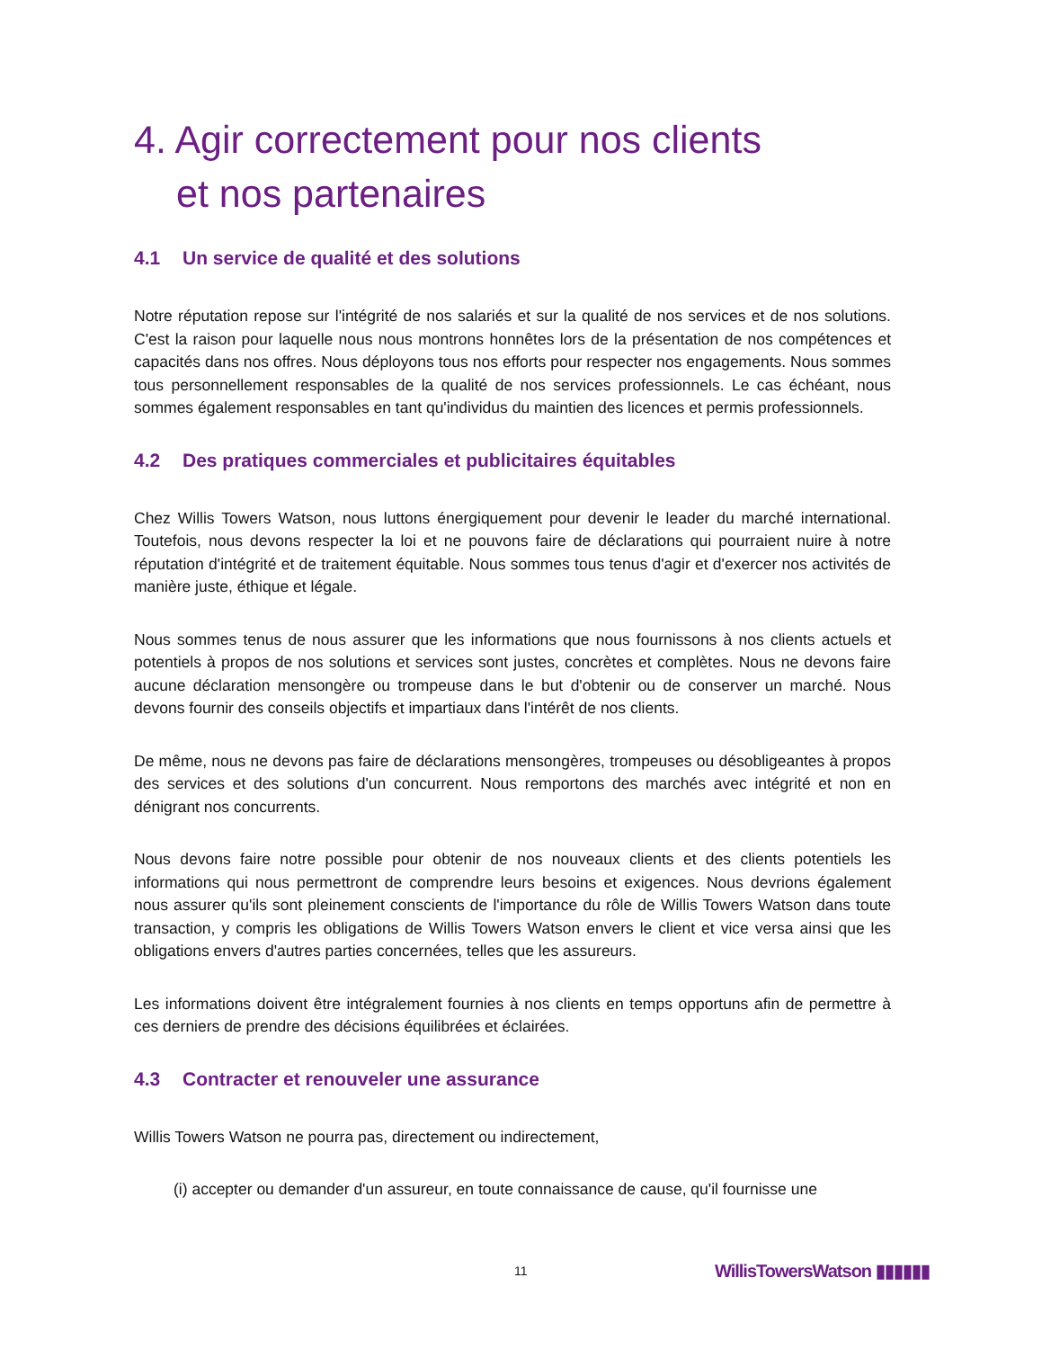4. Agir correctement pour nos clients
et nos partenaires
4.1 Un service de qualité et des solutions
Notre réputation repose sur l'intégrité de nos salariés et sur la qualité de nos services et de nos solutions. C'est la raison pour laquelle nous nous montrons honnêtes lors de la présentation de nos compétences et capacités dans nos offres. Nous déployons tous nos efforts pour respecter nos engagements. Nous sommes tous personnellement responsables de la qualité de nos services professionnels. Le cas échéant, nous sommes également responsables en tant qu'individus du maintien des licences et permis professionnels.
4.2 Des pratiques commerciales et publicitaires équitables
Chez Willis Towers Watson, nous luttons énergiquement pour devenir le leader du marché international. Toutefois, nous devons respecter la loi et ne pouvons faire de déclarations qui pourraient nuire à notre réputation d'intégrité et de traitement équitable. Nous sommes tous tenus d'agir et d'exercer nos activités de manière juste, éthique et légale.
Nous sommes tenus de nous assurer que les informations que nous fournissons à nos clients actuels et potentiels à propos de nos solutions et services sont justes, concrètes et complètes. Nous ne devons faire aucune déclaration mensongère ou trompeuse dans le but d'obtenir ou de conserver un marché. Nous devons fournir des conseils objectifs et impartiaux dans l'intérêt de nos clients.
De même, nous ne devons pas faire de déclarations mensongères, trompeuses ou désobligeantes à propos des services et des solutions d'un concurrent. Nous remportons des marchés avec intégrité et non en dénigrant nos concurrents.
Nous devons faire notre possible pour obtenir de nos nouveaux clients et des clients potentiels les informations qui nous permettront de comprendre leurs besoins et exigences. Nous devrions également nous assurer qu'ils sont pleinement conscients de l'importance du rôle de Willis Towers Watson dans toute transaction, y compris les obligations de Willis Towers Watson envers le client et vice versa ainsi que les obligations envers d'autres parties concernées, telles que les assureurs.
Les informations doivent être intégralement fournies à nos clients en temps opportuns afin de permettre à ces derniers de prendre des décisions équilibrées et éclairées.
4.3 Contracter et renouveler une assurance
Willis Towers Watson ne pourra pas, directement ou indirectement,
(i) accepter ou demander d'un assureur, en toute connaissance de cause, qu'il fournisse une
11 WillisTowersWatson ▮▮▮▮▮▮